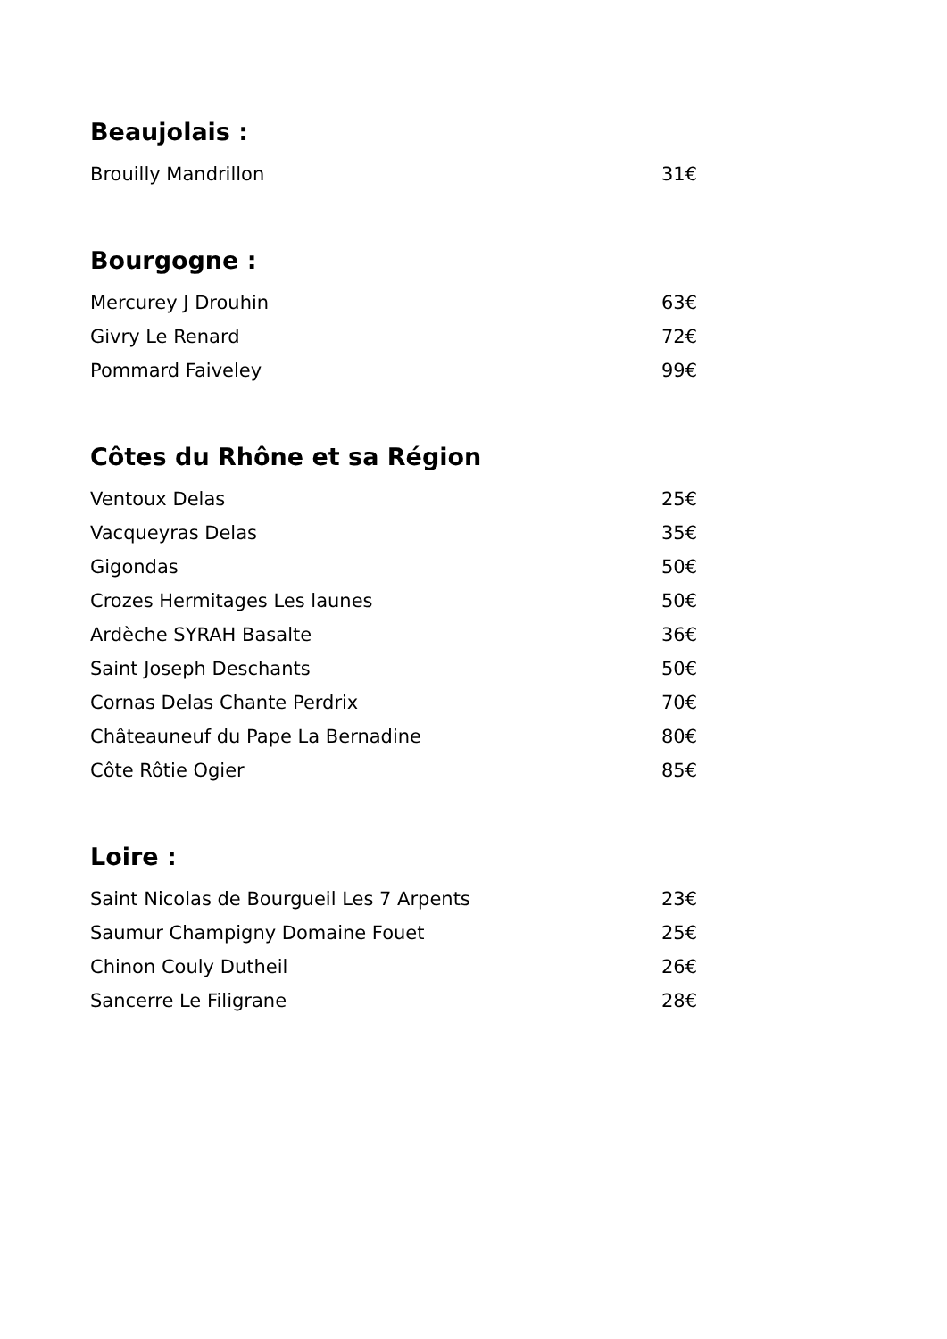Beaujolais :
Brouilly Mandrillon 31€
Bourgogne :
Mercurey J Drouhin 63€
Givry Le Renard 72€
Pommard Faiveley 99€
Côtes du Rhône et sa Région
Ventoux Delas 25€
Vacqueyras Delas 35€
Gigondas 50€
Crozes Hermitages Les launes 50€
Ardèche SYRAH Basalte 36€
Saint Joseph Deschants 50€
Cornas Delas Chante Perdrix 70€
Châteauneuf du Pape La Bernadine 80€
Côte Rôtie Ogier 85€
Loire :
Saint Nicolas de Bourgueil Les 7 Arpents 23€
Saumur Champigny Domaine Fouet 25€
Chinon Couly Dutheil 26€
Sancerre Le Filigrane 28€